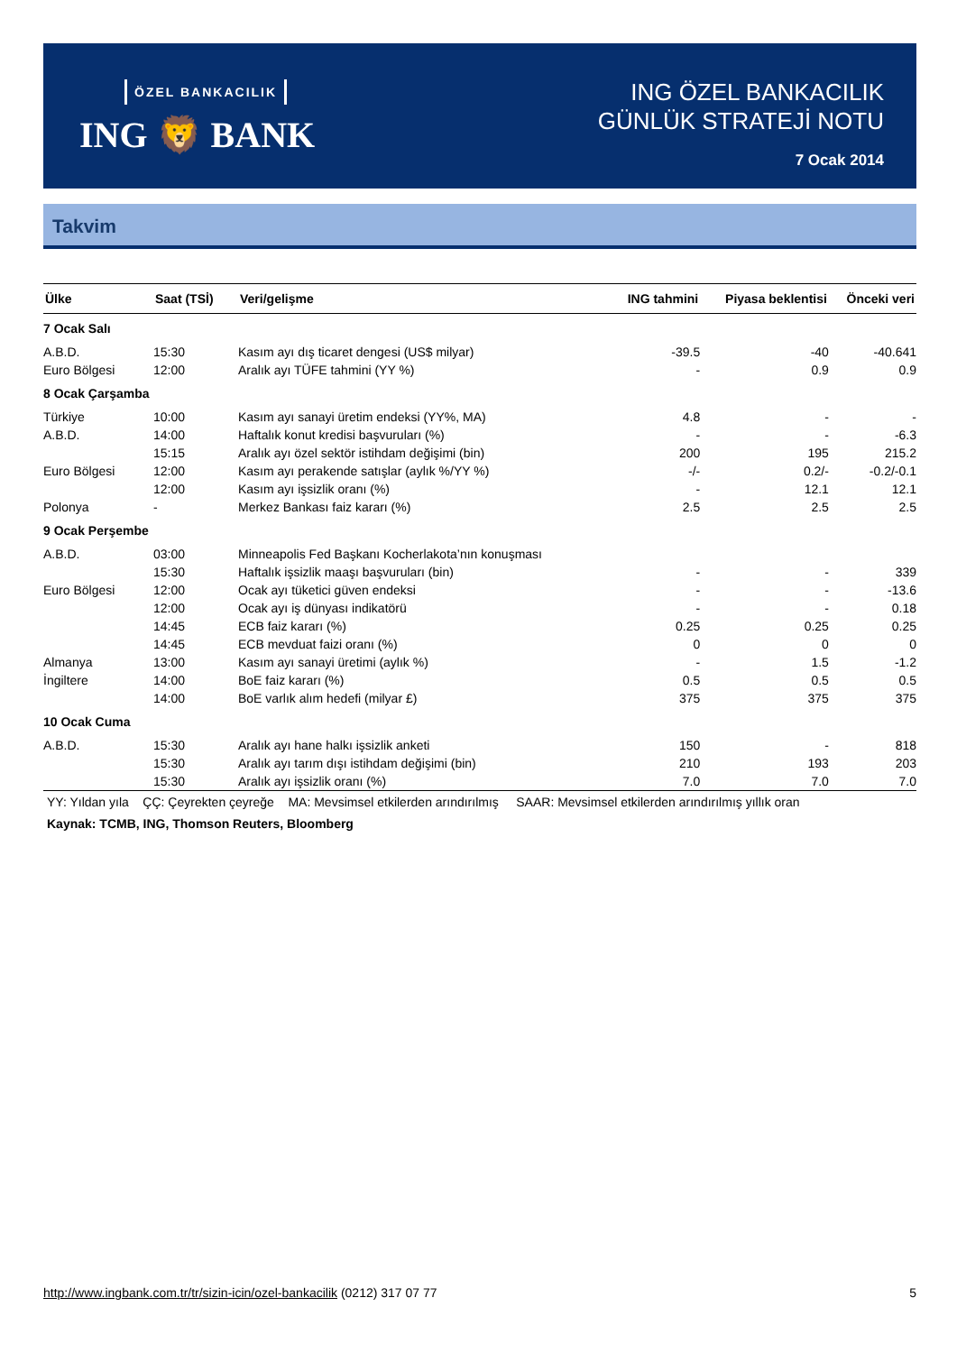ÖZEL BANKACILIK
ING 🦁 BANK
ING ÖZEL BANKACILIK
GÜNLÜK STRATEJİ NOTU
7 Ocak 2014
Takvim
| Ülke | Saat (TSİ) | Veri/gelişme | ING tahmini | Piyasa beklentisi | Önceki veri |
| --- | --- | --- | --- | --- | --- |
| 7 Ocak Salı | | | | | |
| A.B.D. | 15:30 | Kasım ayı dış ticaret dengesi (US$ milyar) | -39.5 | -40 | -40.641 |
| Euro Bölgesi | 12:00 | Aralık ayı TÜFE tahmini (YY %) | - | 0.9 | 0.9 |
| 8 Ocak Çarşamba | | | | | |
| Türkiye | 10:00 | Kasım ayı sanayi üretim endeksi (YY%, MA) | 4.8 | - | - |
| A.B.D. | 14:00 | Haftalık konut kredisi başvuruları (%) | - | - | -6.3 |
| | 15:15 | Aralık ayı özel sektör istihdam değişimi (bin) | 200 | 195 | 215.2 |
| Euro Bölgesi | 12:00 | Kasım ayı perakende satışlar (aylık %/YY %) | -/- | 0.2/- | -0.2/-0.1 |
| | 12:00 | Kasım ayı işsizlik oranı (%) | - | 12.1 | 12.1 |
| Polonya | - | Merkez Bankası faiz kararı (%) | 2.5 | 2.5 | 2.5 |
| 9 Ocak Perşembe | | | | | |
| A.B.D. | 03:00 | Minneapolis Fed Başkanı Kocherlakota’nın konuşması | | | |
| | 15:30 | Haftalık işsizlik maaşı başvuruları (bin) | - | - | 339 |
| Euro Bölgesi | 12:00 | Ocak ayı tüketici güven endeksi | - | - | -13.6 |
| | 12:00 | Ocak ayı iş dünyası indikatörü | - | - | 0.18 |
| | 14:45 | ECB faiz kararı (%) | 0.25 | 0.25 | 0.25 |
| | 14:45 | ECB mevduat faizi oranı (%) | 0 | 0 | 0 |
| Almanya | 13:00 | Kasım ayı sanayi üretimi (aylık %) | - | 1.5 | -1.2 |
| İngiltere | 14:00 | BoE faiz kararı (%) | 0.5 | 0.5 | 0.5 |
| | 14:00 | BoE varlık alım hedefi (milyar £) | 375 | 375 | 375 |
| 10 Ocak Cuma | | | | | |
| A.B.D. | 15:30 | Aralık ayı hane halkı işsizlik anketi | 150 | - | 818 |
| | 15:30 | Aralık ayı tarım dışı istihdam değişimi (bin) | 210 | 193 | 203 |
| | 15:30 | Aralık ayı işsizlik oranı (%) | 7.0 | 7.0 | 7.0 |
YY: Yıldan yıla ÇÇ: Çeyrekten çeyreğe MA: Mevsimsel etkilerden arındırılmış SAAR: Mevsimsel etkilerden arındırılmış yıllık oran
Kaynak: TCMB, ING, Thomson Reuters, Bloomberg
5 http://www.ingbank.com.tr/tr/sizin-icin/ozel-bankacilik (0212) 317 07 77